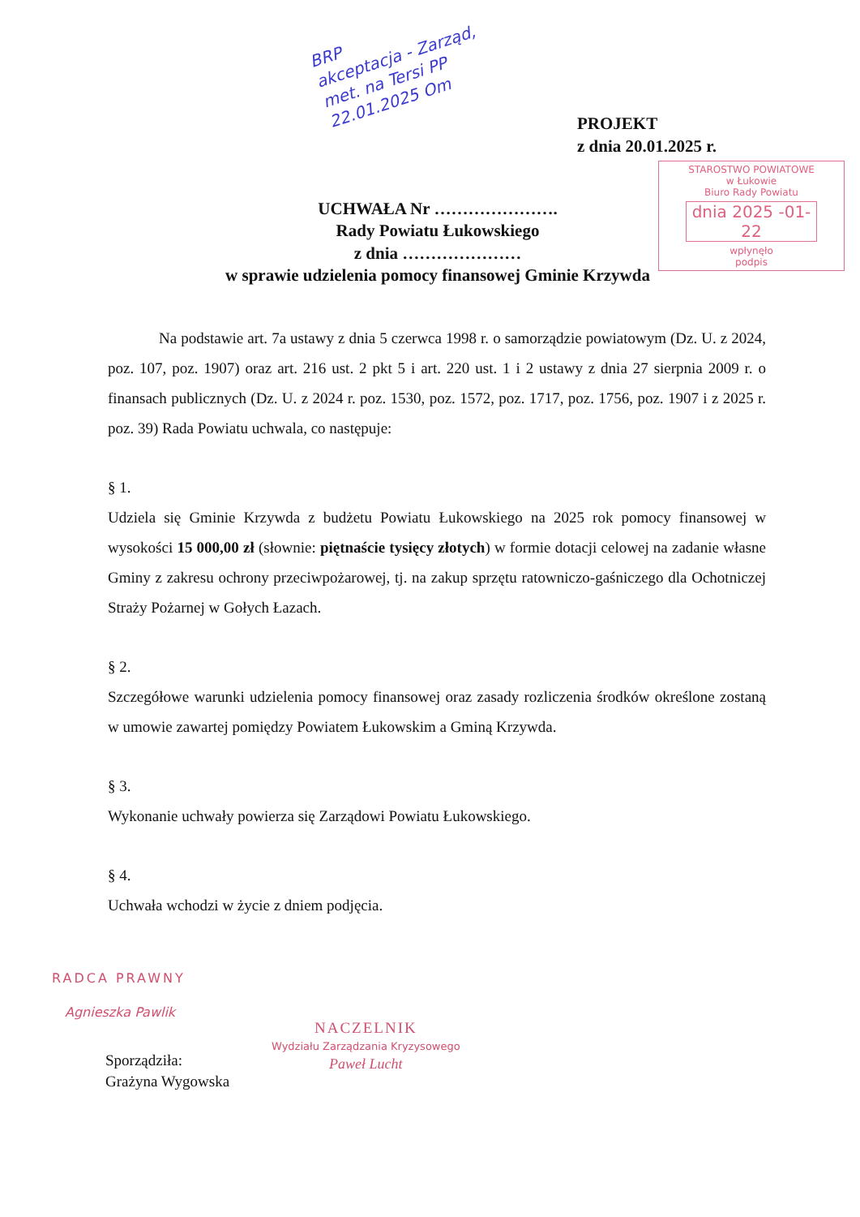BRP
akceptacja - Zarząd,
met. na Tersi PP
22.01.2025 Om
PROJEKT
z dnia 20.01.2025 r.
STAROSTWO POWIATOWE
w Łukowie
Biuro Rady Powiatu
dnia 2025 -01- 22
wpłynęło
podpis
UCHWAŁA Nr ………………….
Rady Powiatu Łukowskiego
z dnia …………………
w sprawie udzielenia pomocy finansowej Gminie Krzywda
Na podstawie art. 7a ustawy z dnia 5 czerwca 1998 r. o samorządzie powiatowym (Dz. U. z 2024, poz. 107, poz. 1907) oraz art. 216 ust. 2 pkt 5 i art. 220 ust. 1 i 2 ustawy z dnia 27 sierpnia 2009 r. o finansach publicznych (Dz. U. z 2024 r. poz. 1530, poz. 1572, poz. 1717, poz. 1756, poz. 1907 i z 2025 r. poz. 39) Rada Powiatu uchwala, co następuje:
§ 1.
Udziela się Gminie Krzywda z budżetu Powiatu Łukowskiego na 2025 rok pomocy finansowej w wysokości 15 000,00 zł (słownie: piętnaście tysięcy złotych) w formie dotacji celowej na zadanie własne Gminy z zakresu ochrony przeciwpożarowej, tj. na zakup sprzętu ratowniczo-gaśniczego dla Ochotniczej Straży Pożarnej w Gołych Łazach.
§ 2.
Szczegółowe warunki udzielenia pomocy finansowej oraz zasady rozliczenia środków określone zostaną w umowie zawartej pomiędzy Powiatem Łukowskim a Gminą Krzywda.
§ 3.
Wykonanie uchwały powierza się Zarządowi Powiatu Łukowskiego.
§ 4.
Uchwała wchodzi w życie z dniem podjęcia.
RADCA PRAWNY
Agnieszka Pawlik
NACZELNIK
Wydziału Zarządzania Kryzysowego
Paweł Lucht
Sporządziła:
Grażyna Wygowska